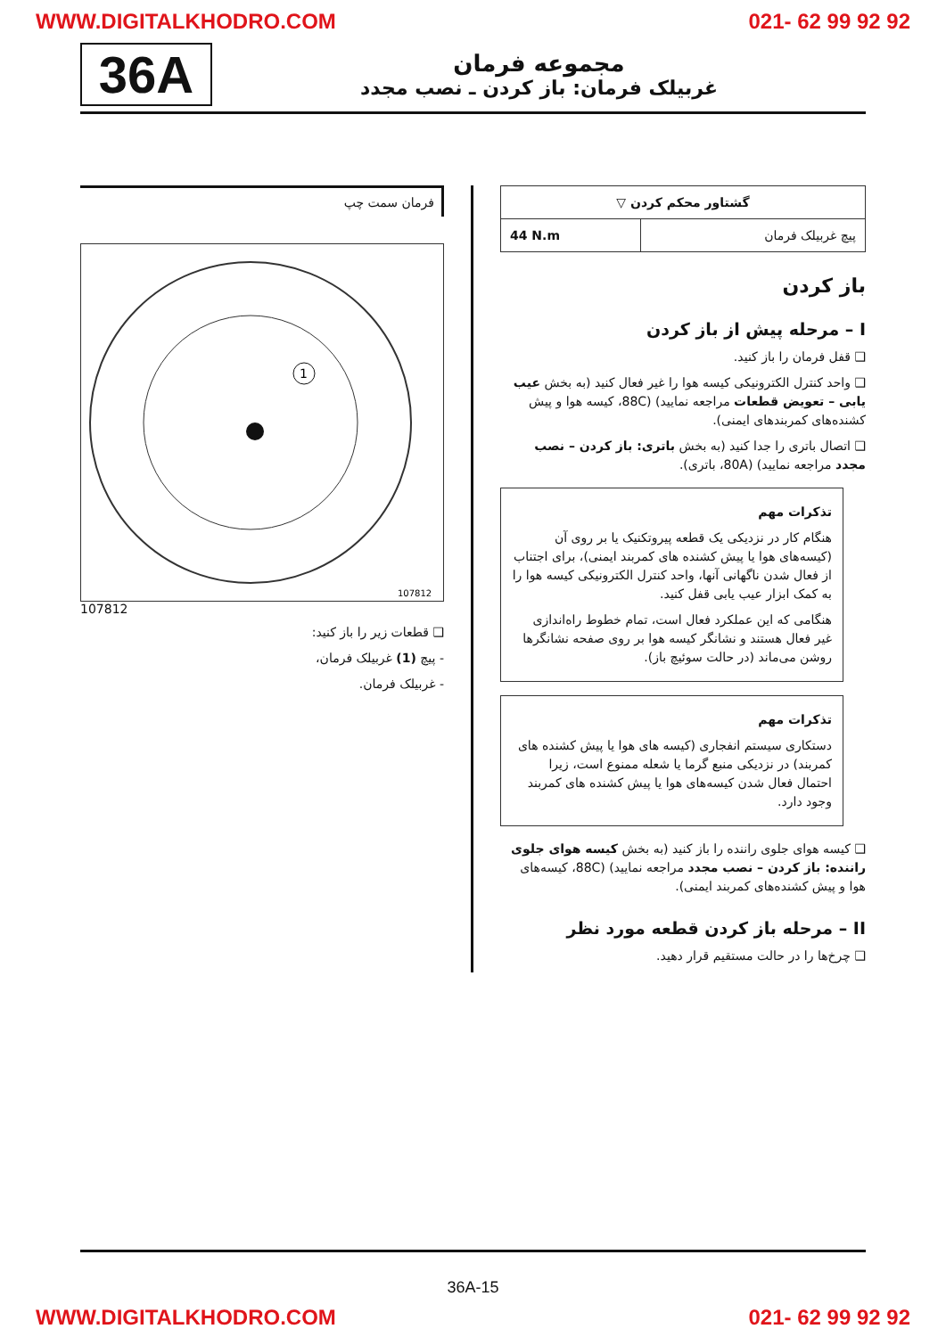WWW.DIGITALKHODRO.COM 021- 62 99 92 92
36A
مجموعه فرمان
غربیلک فرمان: باز کردن ـ نصب مجدد
| گشتاور محکم کردن ▽ | |
| پیچ غربیلک فرمان | 44 N.m |
باز کردن
I – مرحله پیش از باز کردن
❑ قفل فرمان را باز کنید.
❑ واحد کنترل الکترونیکی کیسه هوا را غیر فعال کنید (به بخش عیب یابی – تعویض قطعات مراجعه نمایید) (88C، کیسه هوا و پیش کشنده‌های کمربندهای ایمنی).
❑ اتصال باتری را جدا کنید (به بخش باتری: باز کردن – نصب مجدد مراجعه نمایید) (80A، باتری).
تذکرات مهم
هنگام کار در نزدیکی یک قطعه پیروتکنیک یا بر روی آن (کیسه‌های هوا یا پیش کشنده های کمربند ایمنی)، برای اجتناب از فعال شدن ناگهانی آنها، واحد کنترل الکترونیکی کیسه هوا را به کمک ابزار عیب یابی قفل کنید.
هنگامی که این عملکرد فعال است، تمام خطوط راه‌اندازی غیر فعال هستند و نشانگر کیسه هوا بر روی صفحه نشانگرها روشن می‌ماند (در حالت سوئیچ باز).
تذکرات مهم
دستکاری سیستم انفجاری (کیسه های هوا یا پیش کشنده های کمربند) در نزدیکی منبع گرما یا شعله ممنوع است، زیرا احتمال فعال شدن کیسه‌های هوا یا پیش کشنده های کمربند وجود دارد.
❑ کیسه هوای جلوی راننده را باز کنید (به بخش کیسه هوای جلوی راننده: باز کردن – نصب مجدد مراجعه نمایید) (88C، کیسه‌های هوا و پیش کشنده‌های کمربند ایمنی).
II – مرحله باز کردن قطعه مورد نظر
❑ چرخ‌ها را در حالت مستقیم قرار دهید.
فرمان سمت چپ
1
107812
107812
❑ قطعات زیر را باز کنید:
- پیچ (1) غربیلک فرمان،
- غربیلک فرمان.
36A-15
WWW.DIGITALKHODRO.COM 021- 62 99 92 92